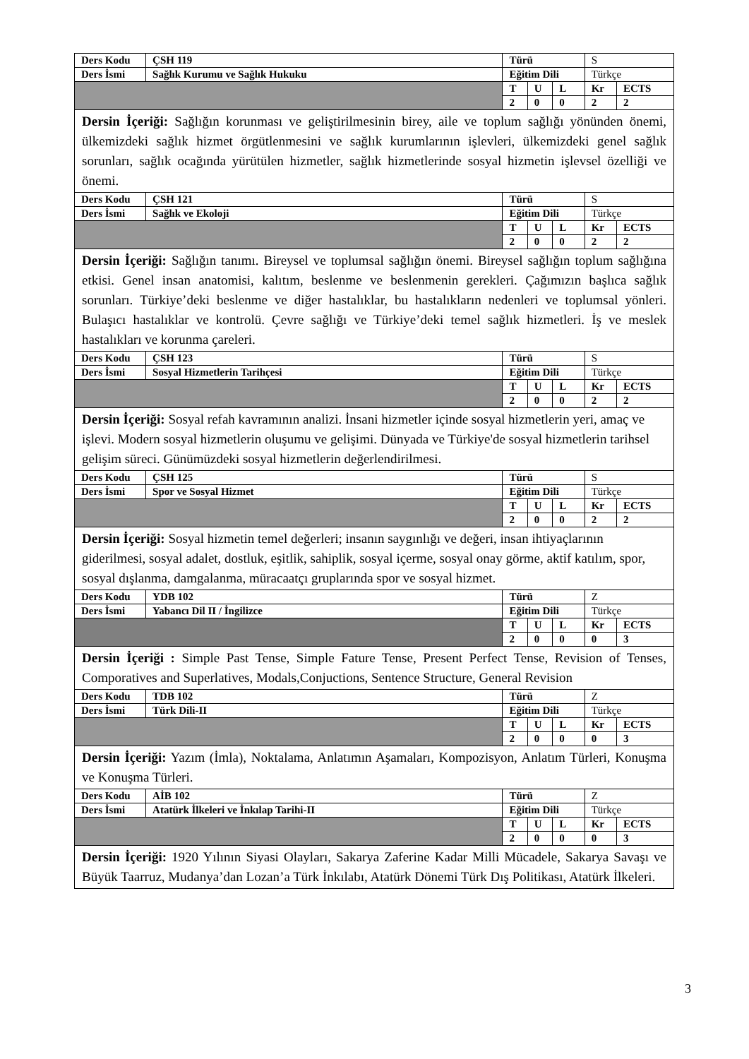| Ders Kodu | ÇSH 119 | Türü | | | S | |
| Ders İsmi | Sağlık Kurumu ve Sağlık Hukuku | Eğitim Dili | | | Türkçe | |
| | | T | U | L | Kr | ECTS |
| | | 2 | 0 | 0 | 2 | 2 |
| Dersin İçeriği: Sağlığın korunması ve geliştirilmesinin birey, aile ve toplum sağlığı yönünden önemi, ülkemizdeki sağlık hizmet örgütlenmesini ve sağlık kurumlarının işlevleri, ülkemizdeki genel sağlık sorunları, sağlık ocağında yürütülen hizmetler, sağlık hizmetlerinde sosyal hizmetin işlevsel özelliği ve önemi. | | | | | | |
| Ders Kodu | ÇSH 121 | Türü | | | S | |
| Ders İsmi | Sağlık ve Ekoloji | Eğitim Dili | | | Türkçe | |
| | | T | U | L | Kr | ECTS |
| | | 2 | 0 | 0 | 2 | 2 |
| Dersin İçeriği: Sağlığın tanımı. Bireysel ve toplumsal sağlığın önemi. Bireysel sağlığın toplum sağlığına etkisi. Genel insan anatomisi, kalıtım, beslenme ve beslenmenin gerekleri. Çağımızın başlıca sağlık sorunları. Türkiye’deki beslenme ve diğer hastalıklar, bu hastalıkların nedenleri ve toplumsal yönleri. Bulaşıcı hastalıklar ve kontrolü. Çevre sağlığı ve Türkiye’deki temel sağlık hizmetleri. İş ve meslek hastalıkları ve korunma çareleri. | | | | | | |
| Ders Kodu | ÇSH 123 | Türü | | | S | |
| Ders İsmi | Sosyal Hizmetlerin Tarihçesi | Eğitim Dili | | | Türkçe | |
| | | T | U | L | Kr | ECTS |
| | | 2 | 0 | 0 | 2 | 2 |
| Dersin İçeriği: Sosyal refah kavramının analizi. İnsani hizmetler içinde sosyal hizmetlerin yeri, amaç ve işlevi. Modern sosyal hizmetlerin oluşumu ve gelişimi. Dünyada ve Türkiye'de sosyal hizmetlerin tarihsel gelişim süreci. Günümüzdeki sosyal hizmetlerin değerlendirilmesi. | | | | | | |
| Ders Kodu | ÇSH 125 | Türü | | | S | |
| Ders İsmi | Spor ve Sosyal Hizmet | Eğitim Dili | | | Türkçe | |
| | | T | U | L | Kr | ECTS |
| | | 2 | 0 | 0 | 2 | 2 |
| Dersin İçeriği: Sosyal hizmetin temel değerleri; insanın saygınlığı ve değeri, insan ihtiyaçlarının giderilmesi, sosyal adalet, dostluk, eşitlik, sahiplik, sosyal içerme, sosyal onay görme, aktif katılım, spor, sosyal dışlanma, damgalanma, müracaatçı gruplarında spor ve sosyal hizmet. | | | | | | |
| Ders Kodu | YDB 102 | Türü | | | Z | |
| Ders İsmi | Yabancı Dil II / İngilizce | Eğitim Dili | | | Türkçe | |
| | | T | U | L | Kr | ECTS |
| | | 2 | 0 | 0 | 0 | 3 |
| Dersin İçeriği : Simple Past Tense, Simple Fature Tense, Present Perfect Tense, Revision of Tenses, Comporatives and Superlatives, Modals,Conjuctions, Sentence Structure, General Revision | | | | | | |
| Ders Kodu | TDB 102 | Türü | | | Z | |
| Ders İsmi | Türk Dili-II | Eğitim Dili | | | Türkçe | |
| | | T | U | L | Kr | ECTS |
| | | 2 | 0 | 0 | 0 | 3 |
| Dersin İçeriği: Yazım (İmla), Noktalama, Anlatımın Aşamaları, Kompozisyon, Anlatım Türleri, Konuşma ve Konuşma Türleri. | | | | | | |
| Ders Kodu | AİB 102 | Türü | | | Z | |
| Ders İsmi | Atatürk İlkeleri ve İnkılap Tarihi-II | Eğitim Dili | | | Türkçe | |
| | | T | U | L | Kr | ECTS |
| | | 2 | 0 | 0 | 0 | 3 |
| Dersin İçeriği: 1920 Yılının Siyasi Olayları, Sakarya Zaferine Kadar Milli Mücadele, Sakarya Savaşı ve Büyük Taarruz, Mudanya’dan Lozan’a Türk İnkılabı, Atatürk Dönemi Türk Dış Politikası, Atatürk İlkeleri. | | | | | | |
3